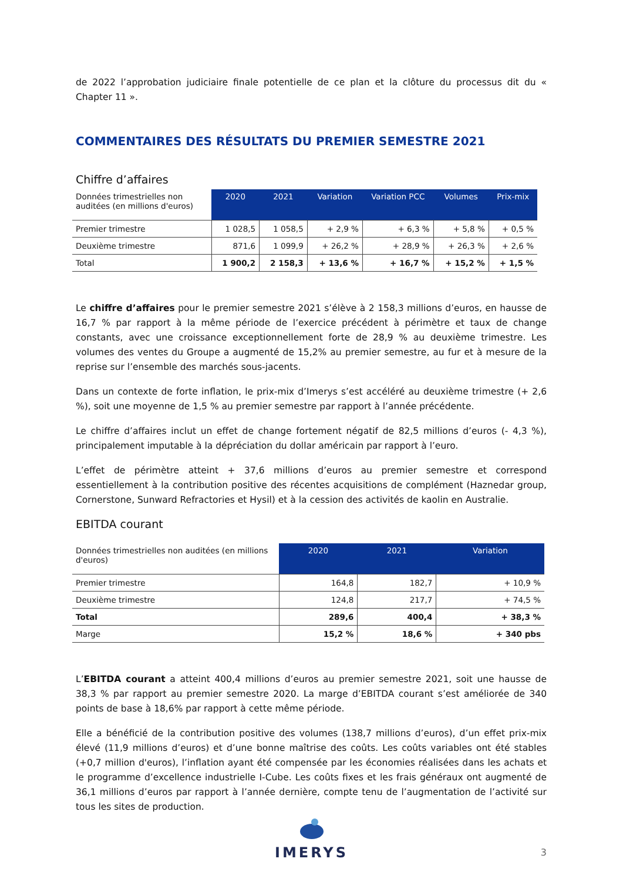de 2022 l’approbation judiciaire finale potentielle de ce plan et la clôture du processus dit du « Chapter 11 ».
COMMENTAIRES DES RÉSULTATS DU PREMIER SEMESTRE 2021
Chiffre d’affaires
| Données trimestrielles non auditées (en millions d'euros) | 2020 | 2021 | Variation | Variation PCC | Volumes | Prix-mix |
| --- | --- | --- | --- | --- | --- | --- |
| Premier trimestre | 1 028,5 | 1 058,5 | + 2,9 % | + 6,3 % | + 5,8 % | + 0,5 % |
| Deuxième trimestre | 871,6 | 1 099,9 | + 26,2 % | + 28,9 % | + 26,3 % | + 2,6 % |
| Total | 1 900,2 | 2 158,3 | + 13,6 % | + 16,7 % | + 15,2 % | + 1,5 % |
Le chiffre d’affaires pour le premier semestre 2021 s’élève à 2 158,3 millions d’euros, en hausse de 16,7 % par rapport à la même période de l’exercice précédent à périmètre et taux de change constants, avec une croissance exceptionnellement forte de 28,9 % au deuxième trimestre. Les volumes des ventes du Groupe a augmenté de 15,2% au premier semestre, au fur et à mesure de la reprise sur l’ensemble des marchés sous-jacents.
Dans un contexte de forte inflation, le prix-mix d’Imerys s’est accéléré au deuxième trimestre (+ 2,6 %), soit une moyenne de 1,5 % au premier semestre par rapport à l’année précédente.
Le chiffre d’affaires inclut un effet de change fortement négatif de 82,5 millions d’euros (- 4,3 %), principalement imputable à la dépréciation du dollar américain par rapport à l’euro.
L’effet de périmètre atteint + 37,6 millions d’euros au premier semestre et correspond essentiellement à la contribution positive des récentes acquisitions de complément (Haznedar group, Cornerstone, Sunward Refractories et Hysil) et à la cession des activités de kaolin en Australie.
EBITDA courant
| Données trimestrielles non auditées (en millions d'euros) | 2020 | 2021 | Variation |
| --- | --- | --- | --- |
| Premier trimestre | 164,8 | 182,7 | + 10,9 % |
| Deuxième trimestre | 124,8 | 217,7 | + 74,5 % |
| Total | 289,6 | 400,4 | + 38,3 % |
| Marge | 15,2 % | 18,6 % | + 340 pbs |
L’EBITDA courant a atteint 400,4 millions d’euros au premier semestre 2021, soit une hausse de 38,3 % par rapport au premier semestre 2020. La marge d’EBITDA courant s’est améliorée de 340 points de base à 18,6% par rapport à cette même période.
Elle a bénéficié de la contribution positive des volumes (138,7 millions d’euros), d’un effet prix-mix élevé (11,9 millions d’euros) et d’une bonne maîtrise des coûts. Les coûts variables ont été stables (+0,7 million d'euros), l’inflation ayant été compensée par les économies réalisées dans les achats et le programme d’excellence industrielle I-Cube. Les coûts fixes et les frais généraux ont augmenté de 36,1 millions d’euros par rapport à l’année dernière, compte tenu de l’augmentation de l’activité sur tous les sites de production.
IMERYS
3